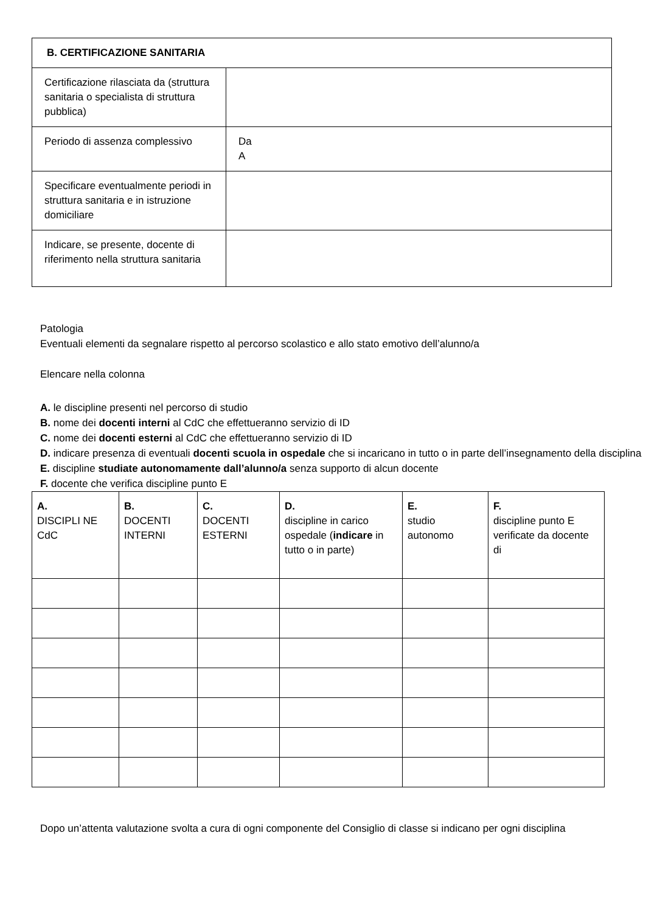| B. CERTIFICAZIONE SANITARIA | |
| Certificazione rilasciata da (struttura sanitaria o specialista di struttura pubblica) | |
| Periodo di assenza complessivo | Da A |
| Specificare eventualmente periodi in struttura sanitaria e in istruzione domiciliare | |
| Indicare, se presente, docente di riferimento nella struttura sanitaria | |
Patologia
Eventuali elementi da segnalare rispetto al percorso scolastico e allo stato emotivo dell’alunno/a
Elencare nella colonna
A. le discipline presenti nel percorso di studio
B. nome dei docenti interni al CdC che effettueranno servizio di ID
C. nome dei docenti esterni al CdC che effettueranno servizio di ID
D. indicare presenza di eventuali docenti scuola in ospedale che si incaricano in tutto o in parte dell’insegnamento della disciplina
E. discipline studiate autonomamente dall’alunno/a senza supporto di alcun docente
F. docente che verifica discipline punto E
| A. DISCIPLI NE CdC | B. DOCENTI INTERNI | C. DOCENTI ESTERNI | D. discipline in carico ospedale ( indicare in tutto o in parte) | E. studio autonomo | F. discipline punto E verificate da docente di |
| --- | --- | --- | --- | --- | --- |
Dopo un’attenta valutazione svolta a cura di ogni componente del Consiglio di classe si indicano per ogni disciplina